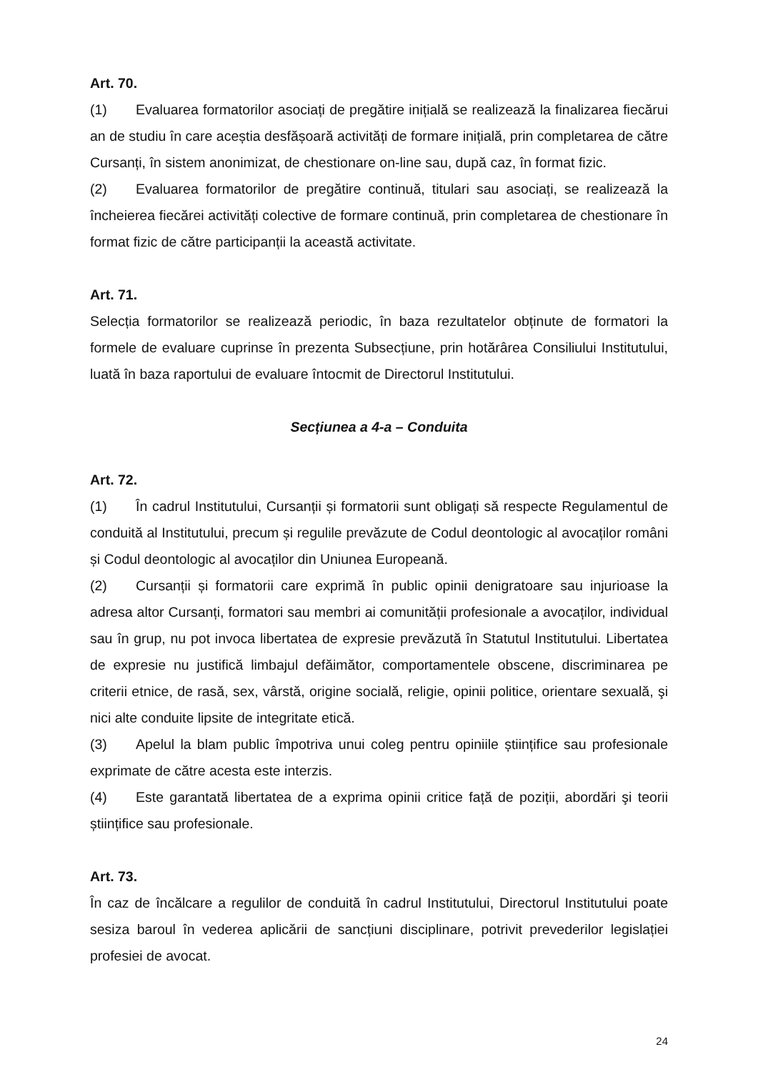Art. 70.
(1) Evaluarea formatorilor asociați de pregătire inițială se realizează la finalizarea fiecărui an de studiu în care aceștia desfășoară activități de formare inițială, prin completarea de către Cursanți, în sistem anonimizat, de chestionare on-line sau, după caz, în format fizic.
(2) Evaluarea formatorilor de pregătire continuă, titulari sau asociați, se realizează la încheierea fiecărei activități colective de formare continuă, prin completarea de chestionare în format fizic de către participanții la această activitate.
Art. 71.
Selecția formatorilor se realizează periodic, în baza rezultatelor obținute de formatori la formele de evaluare cuprinse în prezenta Subsecțiune, prin hotărârea Consiliului Institutului, luată în baza raportului de evaluare întocmit de Directorul Institutului.
Secțiunea a 4-a – Conduita
Art. 72.
(1) În cadrul Institutului, Cursanții și formatorii sunt obligați să respecte Regulamentul de conduită al Institutului, precum și regulile prevăzute de Codul deontologic al avocaților români și Codul deontologic al avocaților din Uniunea Europeană.
(2) Cursanții și formatorii care exprimă în public opinii denigratoare sau injurioase la adresa altor Cursanți, formatori sau membri ai comunității profesionale a avocaților, individual sau în grup, nu pot invoca libertatea de expresie prevăzută în Statutul Institutului. Libertatea de expresie nu justifică limbajul defăimător, comportamentele obscene, discriminarea pe criterii etnice, de rasă, sex, vârstă, origine socială, religie, opinii politice, orientare sexuală, şi nici alte conduite lipsite de integritate etică.
(3) Apelul la blam public împotriva unui coleg pentru opiniile științifice sau profesionale exprimate de către acesta este interzis.
(4) Este garantată libertatea de a exprima opinii critice față de poziții, abordări şi teorii științifice sau profesionale.
Art. 73.
În caz de încălcare a regulilor de conduită în cadrul Institutului, Directorul Institutului poate sesiza baroul în vederea aplicării de sancțiuni disciplinare, potrivit prevederilor legislației profesiei de avocat.
24